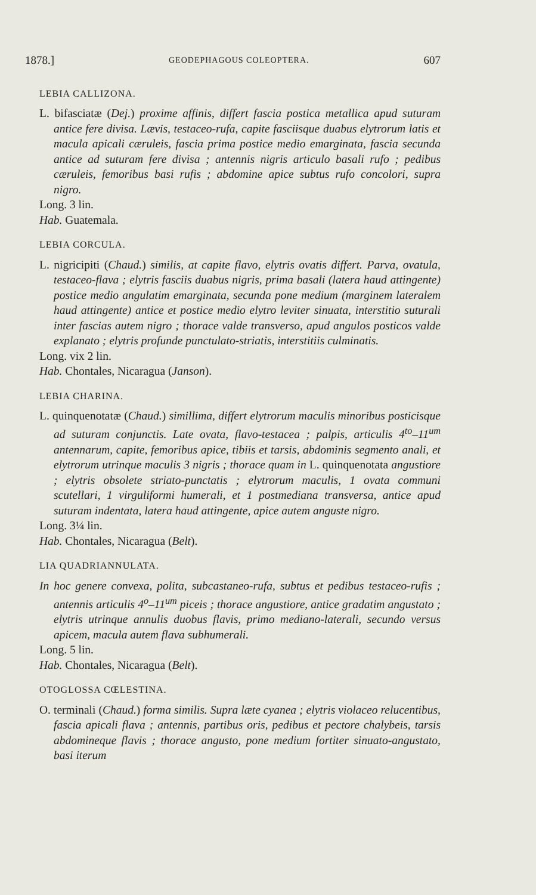1878.] GEODEPHAGOUS COLEOPTERA. 607
LEBIA CALLIZONA.
L. bifasciatæ (Dej.) proxime affinis, differt fascia postica metallica apud suturam antice fere divisa. Lævis, testaceo-rufa, capite fasciisque duabus elytrorum latis et macula apicali cæruleis, fascia prima postice medio emarginata, fascia secunda antice ad suturam fere divisa ; antennis nigris articulo basali rufo ; pedibus cæruleis, femoribus basi rufis ; abdomine apice subtus rufo concolori, supra nigro.
Long. 3 lin.
Hab. Guatemala.
LEBIA CORCULA.
L. nigricipiti (Chaud.) similis, at capite flavo, elytris ovatis differt. Parva, ovatula, testaceo-flava ; elytris fasciis duabus nigris, prima basali (latera haud attingente) postice medio angulatim emarginata, secunda pone medium (marginem lateralem haud attingente) antice et postice medio elytro leviter sinuata, interstitio suturali inter fascias autem nigro ; thorace valde transverso, apud angulos posticos valde explanato ; elytris profunde punctulato-striatis, interstitiis culminatis.
Long. vix 2 lin.
Hab. Chontales, Nicaragua (Janson).
LEBIA CHARINA.
L. quinquenotatæ (Chaud.) simillima, differt elytrorum maculis minoribus posticisque ad suturam conjunctis. Late ovata, flavo-testacea ; palpis, articulis 4<sup>to</sup>–11<sup>um</sup> antennarum, capite, femoribus apice, tibiis et tarsis, abdominis segmento anali, et elytrorum utrinque maculis 3 nigris ; thorace quam in L. quinquenotata angustiore ; elytris obsolete striato-punctatis ; elytrorum maculis, 1 ovata communi scutellari, 1 virguliformi humerali, et 1 postmediana transversa, antice apud suturam indentata, latera haud attingente, apice autem anguste nigro.
Long. 3¼ lin.
Hab. Chontales, Nicaragua (Belt).
LIA QUADRIANNULATA.
In hoc genere convexa, polita, subcastaneo-rufa, subtus et pedibus testaceo-rufis ; antennis articulis 4<sup>o</sup>–11<sup>um</sup> piceis ; thorace angustiore, antice gradatim angustato ; elytris utrinque annulis duobus flavis, primo mediano-laterali, secundo versus apicem, macula autem flava subhumerali.
Long. 5 lin.
Hab. Chontales, Nicaragua (Belt).
OTOGLOSSA CŒLESTINA.
O. terminali (Chaud.) forma similis. Supra læte cyanea ; elytris violaceo relucentibus, fascia apicali flava ; antennis, partibus oris, pedibus et pectore chalybeis, tarsis abdomineque flavis ; thorace angusto, pone medium fortiter sinuato-angustato, basi iterum